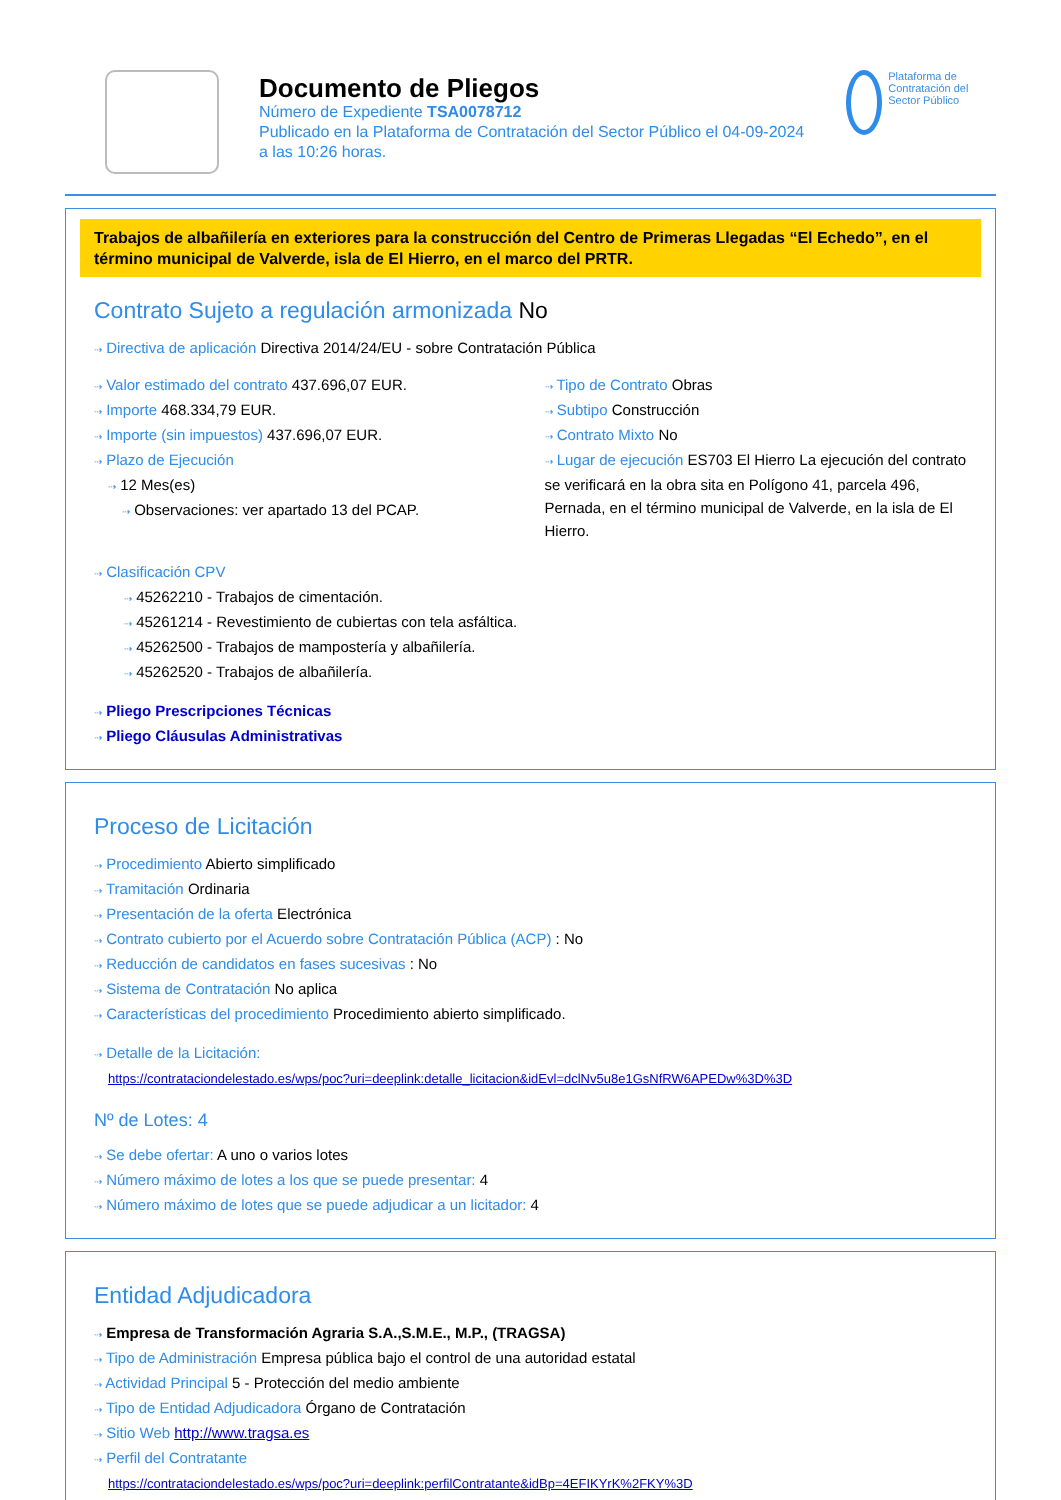Documento de Pliegos
Número de Expediente TSA0078712
Publicado en la Plataforma de Contratación del Sector Público el 04-09-2024
a las 10:26 horas.
Plataforma de Contratación del Sector Público
Trabajos de albañilería en exteriores para la construcción del Centro de Primeras Llegadas “El Echedo”, en el término municipal de Valverde, isla de El Hierro, en el marco del PRTR.
Contrato Sujeto a regulación armonizada No
⇢ Directiva de aplicación Directiva 2014/24/EU - sobre Contratación Pública
⇢ Valor estimado del contrato 437.696,07 EUR.
⇢ Importe 468.334,79 EUR.
⇢ Importe (sin impuestos) 437.696,07 EUR.
⇢ Plazo de Ejecución
⇢ 12 Mes(es)
⇢ Observaciones: ver apartado 13 del PCAP.
⇢ Tipo de Contrato Obras
⇢ Subtipo Construcción
⇢ Contrato Mixto No
⇢ Lugar de ejecución ES703 El Hierro La ejecución del contrato se verificará en la obra sita en Polígono 41, parcela 496, Pernada, en el término municipal de Valverde, en la isla de El Hierro.
⇢ Clasificación CPV
⇢ 45262210 - Trabajos de cimentación.
⇢ 45261214 - Revestimiento de cubiertas con tela asfáltica.
⇢ 45262500 - Trabajos de mampostería y albañilería.
⇢ 45262520 - Trabajos de albañilería.
⇢ Pliego Prescripciones Técnicas
⇢ Pliego Cláusulas Administrativas
Proceso de Licitación
⇢ Procedimiento Abierto simplificado
⇢ Tramitación Ordinaria
⇢ Presentación de la oferta Electrónica
⇢ Contrato cubierto por el Acuerdo sobre Contratación Pública (ACP) : No
⇢ Reducción de candidatos en fases sucesivas : No
⇢ Sistema de Contratación No aplica
⇢ Características del procedimiento Procedimiento abierto simplificado.
⇢ Detalle de la Licitación:
https://contrataciondelestado.es/wps/poc?uri=deeplink:detalle_licitacion&idEvl=dclNv5u8e1GsNfRW6APEDw%3D%3D
Nº de Lotes: 4
⇢ Se debe ofertar: A uno o varios lotes
⇢ Número máximo de lotes a los que se puede presentar: 4
⇢ Número máximo de lotes que se puede adjudicar a un licitador: 4
Entidad Adjudicadora
⇢ Empresa de Transformación Agraria S.A.,S.M.E., M.P., (TRAGSA)
⇢ Tipo de Administración Empresa pública bajo el control de una autoridad estatal
⇢ Actividad Principal 5 - Protección del medio ambiente
⇢ Tipo de Entidad Adjudicadora Órgano de Contratación
⇢ Sitio Web http://www.tragsa.es
⇢ Perfil del Contratante
https://contrataciondelestado.es/wps/poc?uri=deeplink:perfilContratante&idBp=4EFIKYrK%2FKY%3D